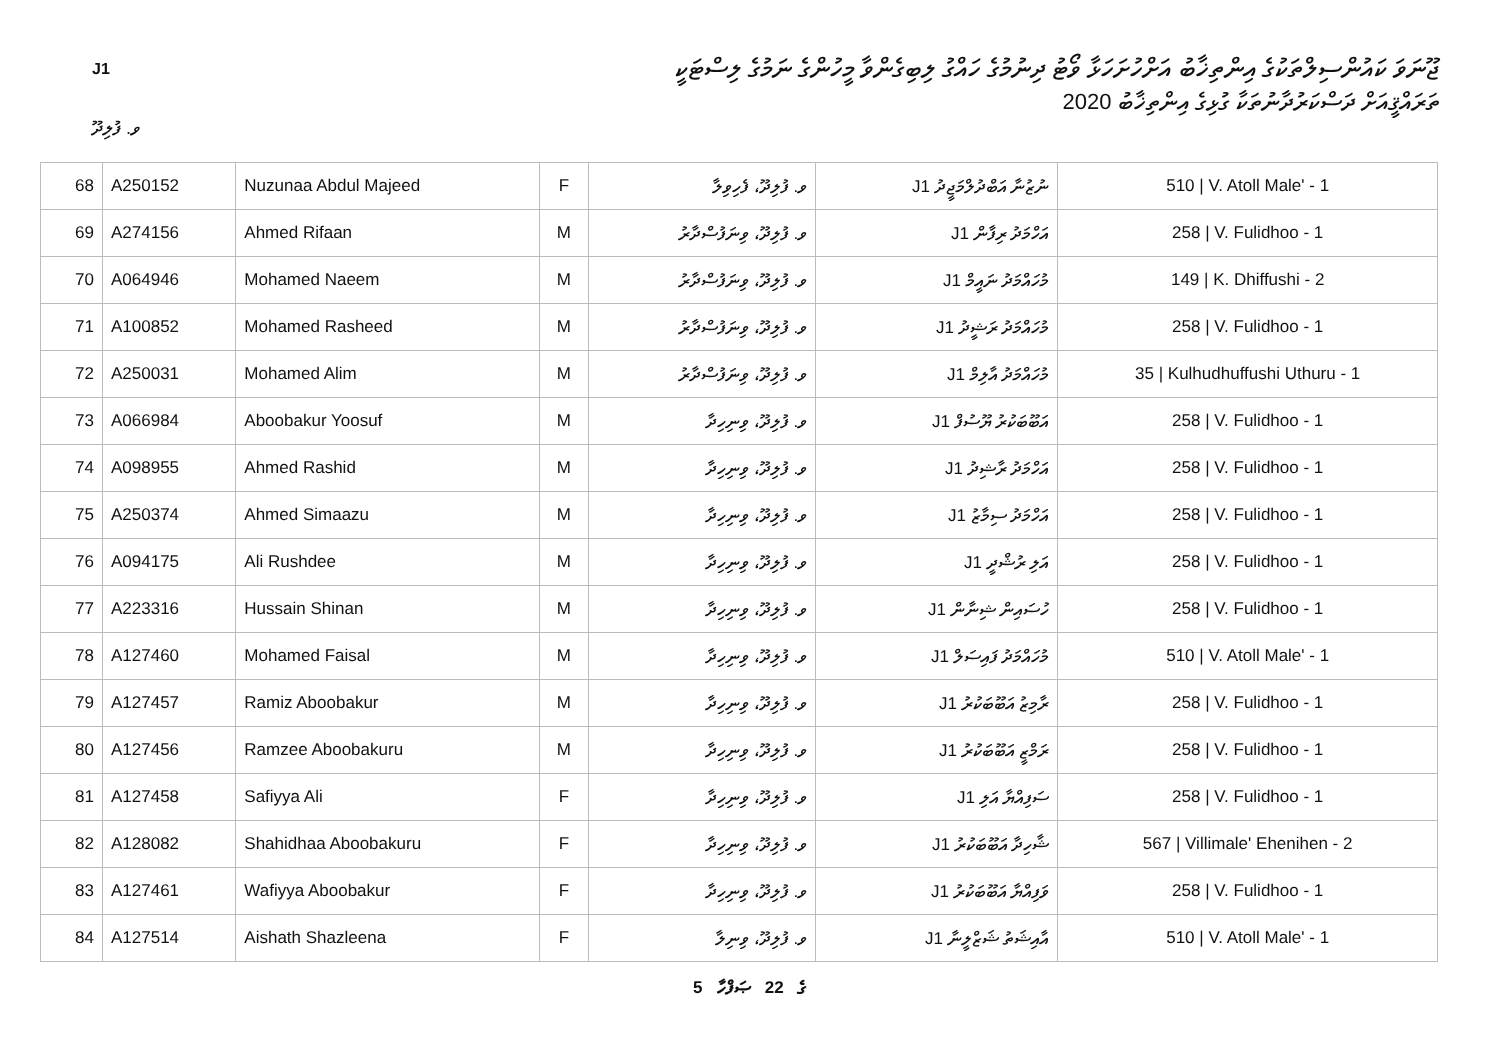J1
ޖޫނަވަ ކައުންސިލްތަކުގެ އިންތިޚާބު އަށްހުށަހަޅާ ވޯޓު ދިނުމުގެ ހައްގު ލިބިގެންވާ މީހުންގެ ނަމުގެ ލިސްޓަކީ
ތަރައްޤީއަށް ދަސްކަރުދާނުތަކާ ގުޅިގެ އިންތިޚާބު 2020
ވ. ފުލިދޫ
| 68 | A250152 | Nuzunaa Abdul Majeed | F | ވ. ފުލިދޫ، ފެހިވިލާ | ނުޒުނާ އަބްދުލްމަޖީދު J1 | 510 / V. Atoll Male' - 1 |
| 69 | A274156 | Ahmed Rifaan | M | ވ. ފުލިދޫ، ވިނަފުސްދާރު | އަހްމަދު ރިފާން J1 | 258 / V. Fulidhoo - 1 |
| 70 | A064946 | Mohamed Naeem | M | ވ. ފުލިދޫ، ވިނަފުސްދާރު | މުހައްމަދު ނައީމް J1 | 149 / K. Dhiffushi - 2 |
| 71 | A100852 | Mohamed Rasheed | M | ވ. ފުލިދޫ، ވިނަފުސްދާރު | މުހައްމަދު ރަޝީދު J1 | 258 / V. Fulidhoo - 1 |
| 72 | A250031 | Mohamed Alim | M | ވ. ފުލިދޫ، ވިނަފުސްދާރު | މުހައްމަދު އާލިމް J1 | 35 / Kulhudhuffushi Uthuru - 1 |
| 73 | A066984 | Aboobakur Yoosuf | M | ވ. ފުލިދޫ، ވިނިހިދާ | އަބޫބަކުރު ޔޫސުފް J1 | 258 / V. Fulidhoo - 1 |
| 74 | A098955 | Ahmed Rashid | M | ވ. ފުލިދޫ، ވިނިހިދާ | އަހްމަދު ރާޝިދު J1 | 258 / V. Fulidhoo - 1 |
| 75 | A250374 | Ahmed Simaazu | M | ވ. ފުލިދޫ، ވިނިހިދާ | އަހްމަދު ސިމާޒު J1 | 258 / V. Fulidhoo - 1 |
| 76 | A094175 | Ali Rushdee | M | ވ. ފުލިދޫ، ވިނިހިދާ | އަލި ރުޝްދީ J1 | 258 / V. Fulidhoo - 1 |
| 77 | A223316 | Hussain Shinan | M | ވ. ފުލިދޫ، ވިނިހިދާ | ހުސައިން ޝިނާން J1 | 258 / V. Fulidhoo - 1 |
| 78 | A127460 | Mohamed Faisal | M | ވ. ފުލިދޫ، ވިނިހިދާ | މުހައްމަދު ފައިސަލް J1 | 510 / V. Atoll Male' - 1 |
| 79 | A127457 | Ramiz Aboobakur | M | ވ. ފުލިދޫ، ވިނިހިދާ | ރާމިޒު އަބޫބަކުރު J1 | 258 / V. Fulidhoo - 1 |
| 80 | A127456 | Ramzee Aboobakuru | M | ވ. ފުލިދޫ، ވިނިހިދާ | ރަމްޒީ އަބޫބަކުރު J1 | 258 / V. Fulidhoo - 1 |
| 81 | A127458 | Safiyya Ali | F | ވ. ފުލިދޫ، ވިނިހިދާ | ސަފިއްޔާ އަލި J1 | 258 / V. Fulidhoo - 1 |
| 82 | A128082 | Shahidhaa Aboobakuru | F | ވ. ފުލިދޫ، ވިނިހިދާ | ޝާހިދާ އަބޫބަކުރު J1 | 567 / Villimale' Ehenihen - 2 |
| 83 | A127461 | Wafiyya Aboobakur | F | ވ. ފުލިދޫ، ވިނިހިދާ | ވަފިއްޔާ އަބޫބަކުރު J1 | 258 / V. Fulidhoo - 1 |
| 84 | A127514 | Aishath Shazleena | F | ވ. ފުލިދޫ، ވިނިލާ | އާއިޝަތު ޝަޒްލީނާ J1 | 510 / V. Atoll Male' - 1 |
5 ގެ 22 ޞަފްހާ